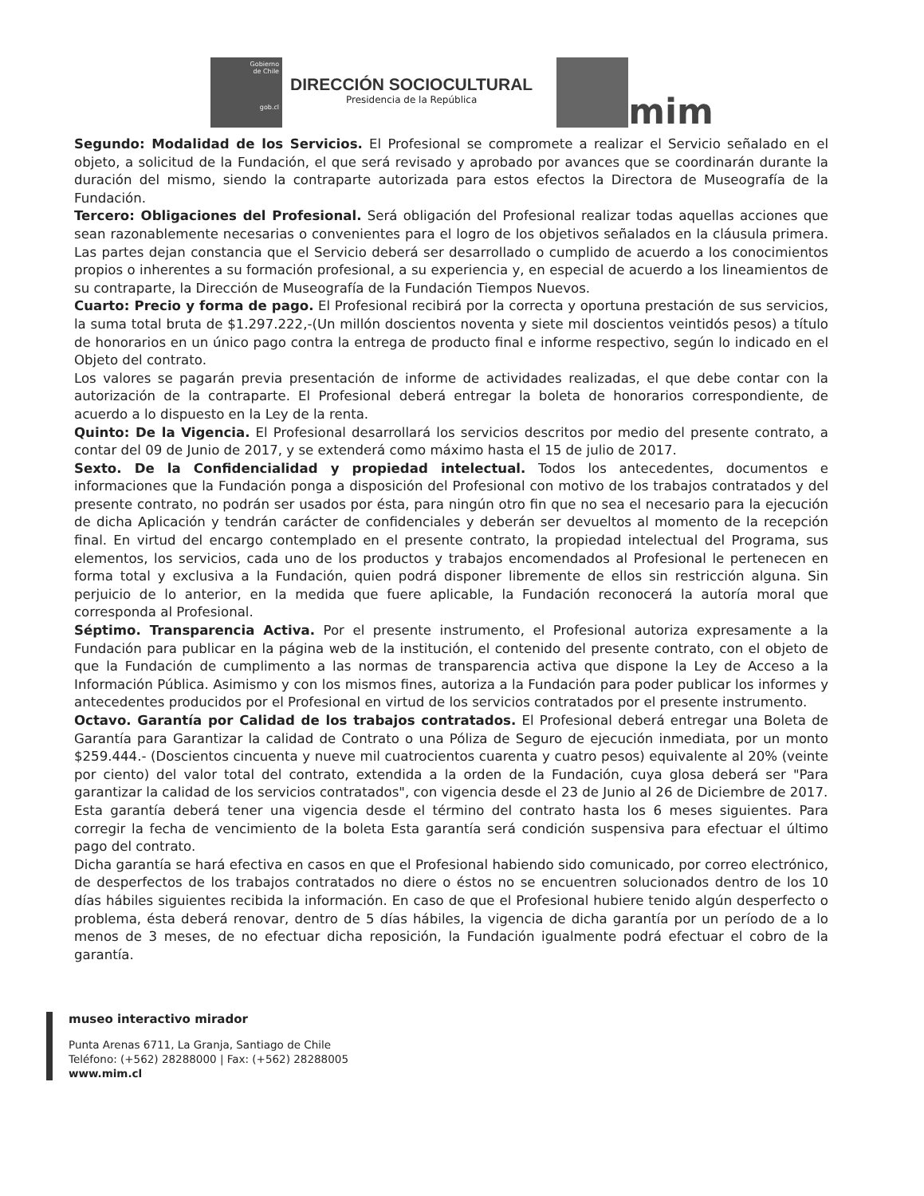Gobierno
de Chile
gob.cl
DIRECCIÓN SOCIOCULTURAL
Presidencia de la República
mim
Segundo: Modalidad de los Servicios. El Profesional se compromete a realizar el Servicio señalado en el objeto, a solicitud de la Fundación, el que será revisado y aprobado por avances que se coordinarán durante la duración del mismo, siendo la contraparte autorizada para estos efectos la Directora de Museografía de la Fundación.
Tercero: Obligaciones del Profesional. Será obligación del Profesional realizar todas aquellas acciones que sean razonablemente necesarias o convenientes para el logro de los objetivos señalados en la cláusula primera. Las partes dejan constancia que el Servicio deberá ser desarrollado o cumplido de acuerdo a los conocimientos propios o inherentes a su formación profesional, a su experiencia y, en especial de acuerdo a los lineamientos de su contraparte, la Dirección de Museografía de la Fundación Tiempos Nuevos.
Cuarto: Precio y forma de pago. El Profesional recibirá por la correcta y oportuna prestación de sus servicios, la suma total bruta de $1.297.222,-(Un millón doscientos noventa y siete mil doscientos veintidós pesos) a título de honorarios en un único pago contra la entrega de producto final e informe respectivo, según lo indicado en el Objeto del contrato.
Los valores se pagarán previa presentación de informe de actividades realizadas, el que debe contar con la autorización de la contraparte. El Profesional deberá entregar la boleta de honorarios correspondiente, de acuerdo a lo dispuesto en la Ley de la renta.
Quinto: De la Vigencia. El Profesional desarrollará los servicios descritos por medio del presente contrato, a contar del 09 de Junio de 2017, y se extenderá como máximo hasta el 15 de julio de 2017.
Sexto. De la Confidencialidad y propiedad intelectual. Todos los antecedentes, documentos e informaciones que la Fundación ponga a disposición del Profesional con motivo de los trabajos contratados y del presente contrato, no podrán ser usados por ésta, para ningún otro fin que no sea el necesario para la ejecución de dicha Aplicación y tendrán carácter de confidenciales y deberán ser devueltos al momento de la recepción final. En virtud del encargo contemplado en el presente contrato, la propiedad intelectual del Programa, sus elementos, los servicios, cada uno de los productos y trabajos encomendados al Profesional le pertenecen en forma total y exclusiva a la Fundación, quien podrá disponer libremente de ellos sin restricción alguna. Sin perjuicio de lo anterior, en la medida que fuere aplicable, la Fundación reconocerá la autoría moral que corresponda al Profesional.
Séptimo. Transparencia Activa. Por el presente instrumento, el Profesional autoriza expresamente a la Fundación para publicar en la página web de la institución, el contenido del presente contrato, con el objeto de que la Fundación de cumplimento a las normas de transparencia activa que dispone la Ley de Acceso a la Información Pública. Asimismo y con los mismos fines, autoriza a la Fundación para poder publicar los informes y antecedentes producidos por el Profesional en virtud de los servicios contratados por el presente instrumento.
Octavo. Garantía por Calidad de los trabajos contratados. El Profesional deberá entregar una Boleta de Garantía para Garantizar la calidad de Contrato o una Póliza de Seguro de ejecución inmediata, por un monto $259.444.- (Doscientos cincuenta y nueve mil cuatrocientos cuarenta y cuatro pesos) equivalente al 20% (veinte por ciento) del valor total del contrato, extendida a la orden de la Fundación, cuya glosa deberá ser "Para garantizar la calidad de los servicios contratados", con vigencia desde el 23 de Junio al 26 de Diciembre de 2017.
Esta garantía deberá tener una vigencia desde el término del contrato hasta los 6 meses siguientes. Para corregir la fecha de vencimiento de la boleta Esta garantía será condición suspensiva para efectuar el último pago del contrato.
Dicha garantía se hará efectiva en casos en que el Profesional habiendo sido comunicado, por correo electrónico, de desperfectos de los trabajos contratados no diere o éstos no se encuentren solucionados dentro de los 10 días hábiles siguientes recibida la información. En caso de que el Profesional hubiere tenido algún desperfecto o problema, ésta deberá renovar, dentro de 5 días hábiles, la vigencia de dicha garantía por un período de a lo menos de 3 meses, de no efectuar dicha reposición, la Fundación igualmente podrá efectuar el cobro de la garantía.
museo interactivo mirador
Punta Arenas 6711, La Granja, Santiago de Chile
Teléfono: (+562) 28288000 | Fax: (+562) 28288005
www.mim.cl